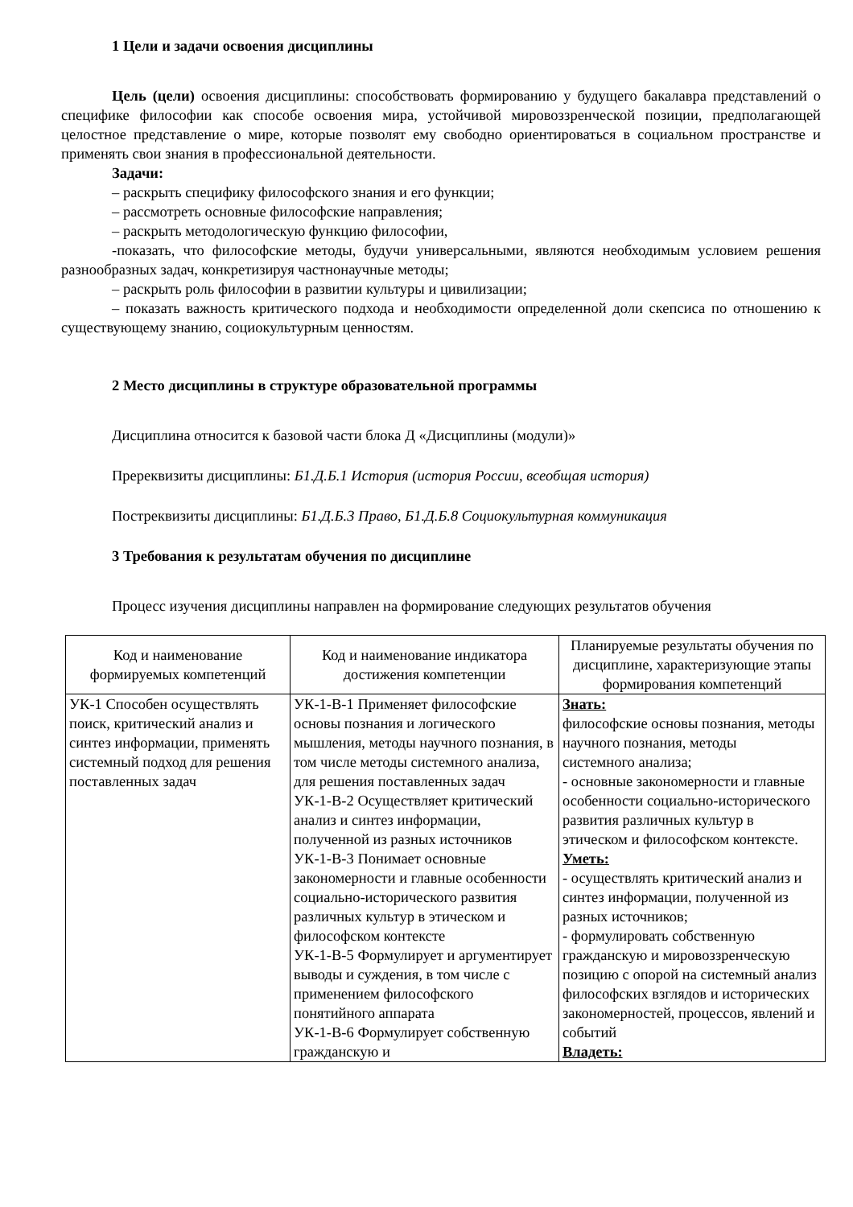1 Цели и задачи освоения дисциплины
Цель (цели) освоения дисциплины: способствовать формированию у будущего бакалавра представлений о специфике философии как способе освоения мира, устойчивой мировоззренческой позиции, предполагающей целостное представление о мире, которые позволят ему свободно ориентироваться в социальном пространстве и применять свои знания в профессиональной деятельности.
Задачи:
– раскрыть специфику философского знания и его функции;
– рассмотреть основные философские направления;
– раскрыть методологическую функцию философии,
-показать, что философские методы, будучи универсальными, являются необходимым условием решения разнообразных задач, конкретизируя частнонаучные методы;
– раскрыть роль философии в развитии культуры и цивилизации;
– показать важность критического подхода и необходимости определенной доли скепсиса по отношению к существующему знанию, социокультурным ценностям.
2 Место дисциплины в структуре образовательной программы
Дисциплина относится к базовой части блока Д «Дисциплины (модули)»
Пререквизиты дисциплины: Б1.Д.Б.1 История (история России, всеобщая история)
Постреквизиты дисциплины: Б1.Д.Б.3 Право, Б1.Д.Б.8 Социокультурная коммуникация
3 Требования к результатам обучения по дисциплине
Процесс изучения дисциплины направлен на формирование следующих результатов обучения
| Код и наименование формируемых компетенций | Код и наименование индикатора достижения компетенции | Планируемые результаты обучения по дисциплине, характеризующие этапы формирования компетенций |
| --- | --- | --- |
| УК-1 Способен осуществлять поиск, критический анализ и синтез информации, применять системный подход для решения поставленных задач | УК-1-В-1 Применяет философские основы познания и логического мышления, методы научного познания, в том числе методы системного анализа, для решения поставленных задач УК-1-В-2 Осуществляет критический анализ и синтез информации, полученной из разных источников УК-1-В-3 Понимает основные закономерности и главные особенности социально-исторического развития различных культур в этическом и философском контексте УК-1-В-5 Формулирует и аргументирует выводы и суждения, в том числе с применением философского понятийного аппарата УК-1-В-6 Формулирует собственную гражданскую и | Знать: философские основы познания, методы научного познания, методы системного анализа; - основные закономерности и главные особенности социально-исторического развития различных культур в этическом и философском контексте. Уметь: - осуществлять критический анализ и синтез информации, полученной из разных источников; - формулировать собственную гражданскую и мировоззренческую позицию с опорой на системный анализ философских взглядов и исторических закономерностей, процессов, явлений и событий Владеть: |